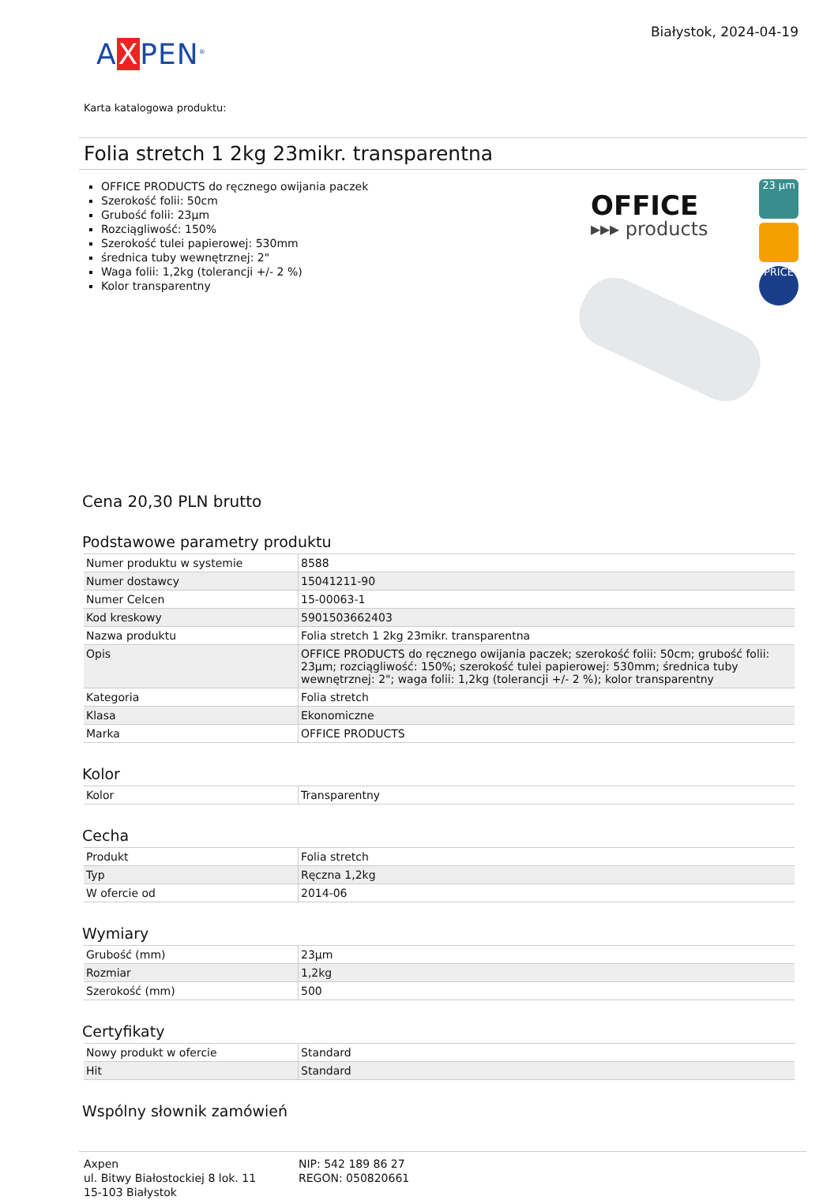AXPEN<sup>®</sup>
Białystok, 2024-04-19
Karta katalogowa produktu:
Folia stretch 1 2kg 23mikr. transparentna
OFFICE PRODUCTS do ręcznego owijania paczek
Szerokość folii: 50cm
Grubość folii: 23µm
Rozciągliwość: 150%
Szerokość tulei papierowej: 530mm
średnica tuby wewnętrznej: 2"
Waga folii: 1,2kg (tolerancji +/- 2 %)
Kolor transparentny
OFFICE
▸▸▸ products
23 µm
PRICE
Cena 20,30 PLN brutto
Podstawowe parametry produktu
| Numer produktu w systemie | 8588 |
| Numer dostawcy | 15041211-90 |
| Numer Celcen | 15-00063-1 |
| Kod kreskowy | 5901503662403 |
| Nazwa produktu | Folia stretch 1 2kg 23mikr. transparentna |
| Opis | OFFICE PRODUCTS do ręcznego owijania paczek; szerokość folii: 50cm; grubość folii: 23µm; rozciągliwość: 150%; szerokość tulei papierowej: 530mm; średnica tuby wewnętrznej: 2"; waga folii: 1,2kg (tolerancji +/- 2 %); kolor transparentny |
| Kategoria | Folia stretch |
| Klasa | Ekonomiczne |
| Marka | OFFICE PRODUCTS |
Kolor
| Kolor | Transparentny |
Cecha
| Produkt | Folia stretch |
| Typ | Ręczna 1,2kg |
| W ofercie od | 2014-06 |
Wymiary
| Grubość (mm) | 23µm |
| Rozmiar | 1,2kg |
| Szerokość (mm) | 500 |
Certyfikaty
| Nowy produkt w ofercie | Standard |
| Hit | Standard |
Wspólny słownik zamówień
Axpen
ul. Bitwy Białostockiej 8 lok. 11
15-103 Białystok
NIP: 542 189 86 27
REGON: 050820661